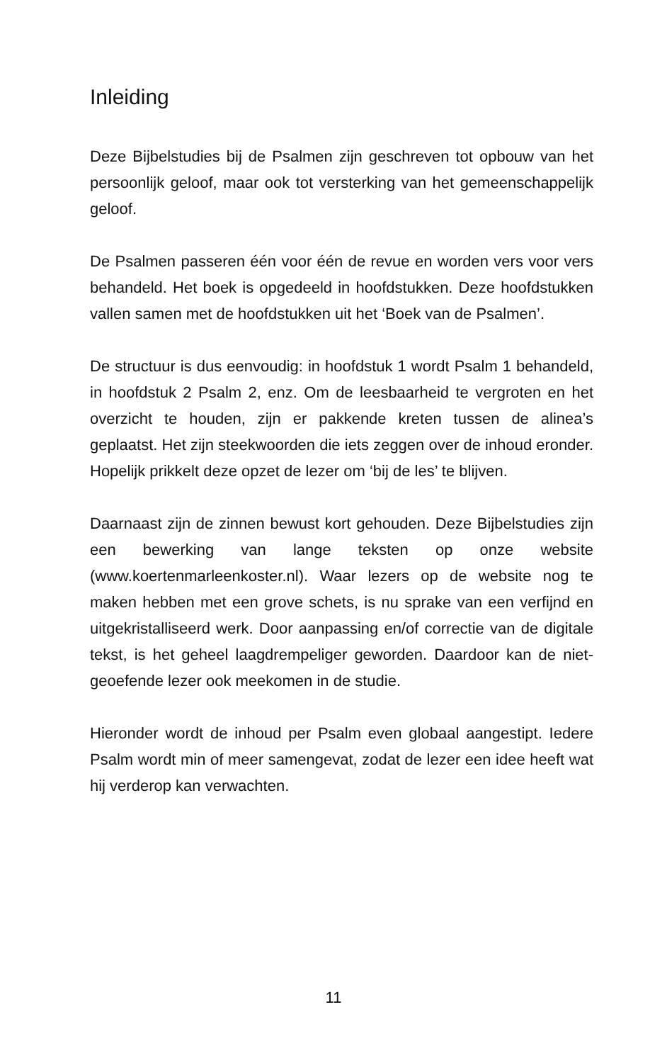Inleiding
Deze Bijbelstudies bij de Psalmen zijn geschreven tot opbouw van het persoonlijk geloof, maar ook tot versterking van het gemeenschappelijk geloof.
De Psalmen passeren één voor één de revue en worden vers voor vers behandeld. Het boek is opgedeeld in hoofdstukken. Deze hoofdstukken vallen samen met de hoofdstukken uit het ‘Boek van de Psalmen’.
De structuur is dus eenvoudig: in hoofdstuk 1 wordt Psalm 1 behandeld, in hoofdstuk 2 Psalm 2, enz. Om de leesbaarheid te vergroten en het overzicht te houden, zijn er pakkende kreten tussen de alinea’s geplaatst. Het zijn steekwoorden die iets zeggen over de inhoud eronder. Hopelijk prikkelt deze opzet de lezer om ‘bij de les’ te blijven.
Daarnaast zijn de zinnen bewust kort gehouden. Deze Bijbelstudies zijn een bewerking van lange teksten op onze website (www.koertenmarleenkoster.nl). Waar lezers op de website nog te maken hebben met een grove schets, is nu sprake van een verfijnd en uitgekristalliseerd werk. Door aanpassing en/of correctie van de digitale tekst, is het geheel laagdrempeliger geworden. Daardoor kan de niet-geoefende lezer ook meekomen in de studie.
Hieronder wordt de inhoud per Psalm even globaal aangestipt. Iedere Psalm wordt min of meer samengevat, zodat de lezer een idee heeft wat hij verderop kan verwachten.
11